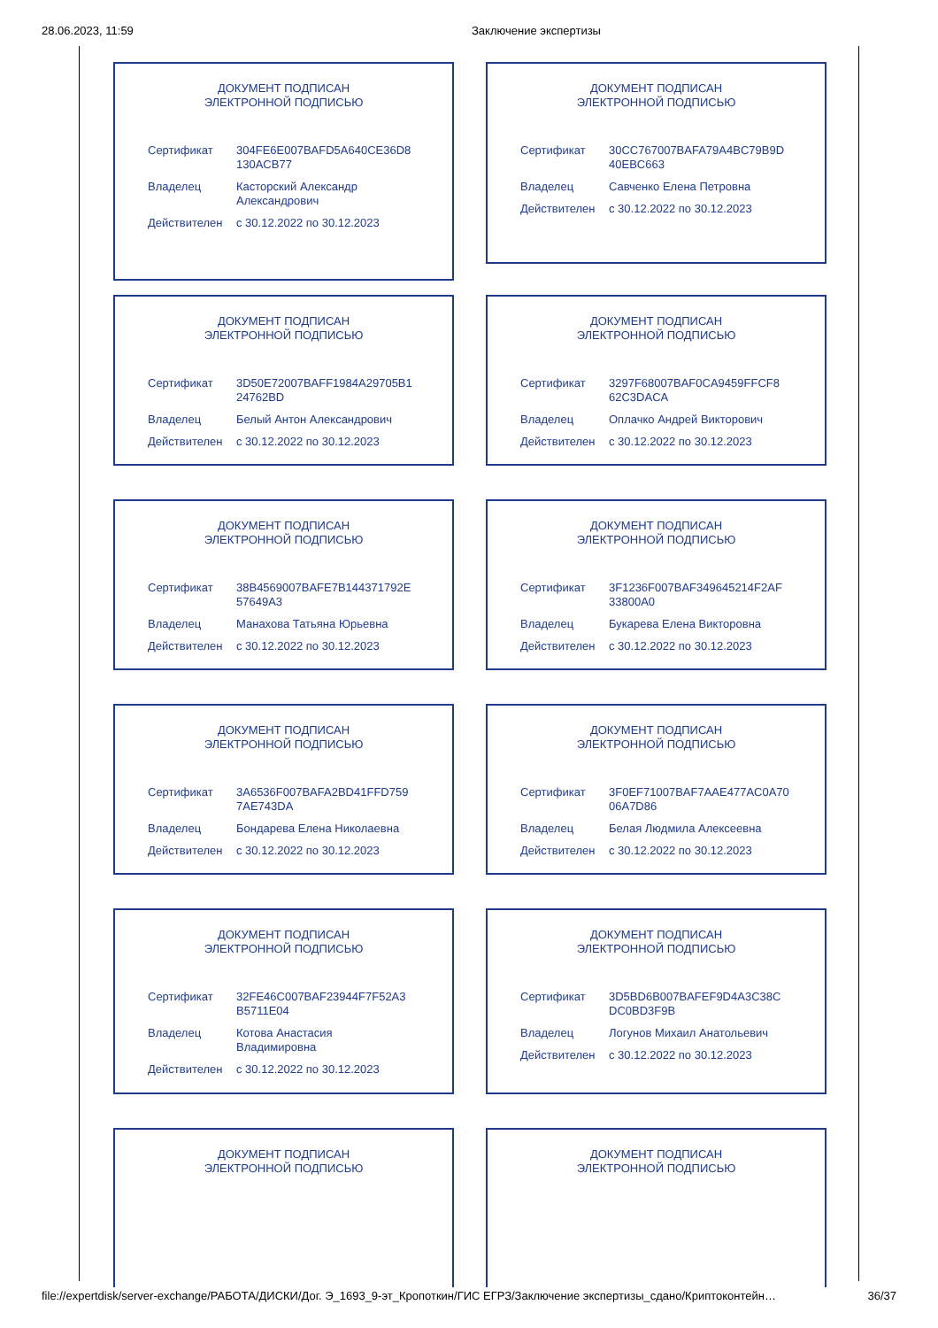28.06.2023, 11:59 Заключение экспертизы
ДОКУМЕНТ ПОДПИСАН
ЭЛЕКТРОННОЙ ПОДПИСЬЮ
| Сертификат | 304FE6E007BAFD5A640CE36D8 130ACB77 |
| Владелец | Касторский Александр Александрович |
| Действителен | с 30.12.2022 по 30.12.2023 |
ДОКУМЕНТ ПОДПИСАН
ЭЛЕКТРОННОЙ ПОДПИСЬЮ
| Сертификат | 30CC767007BAFA79A4BC79B9D 40EBC663 |
| Владелец | Савченко Елена Петровна |
| Действителен | с 30.12.2022 по 30.12.2023 |
ДОКУМЕНТ ПОДПИСАН
ЭЛЕКТРОННОЙ ПОДПИСЬЮ
| Сертификат | 3D50E72007BAFF1984A29705B1 24762BD |
| Владелец | Белый Антон Александрович |
| Действителен | с 30.12.2022 по 30.12.2023 |
ДОКУМЕНТ ПОДПИСАН
ЭЛЕКТРОННОЙ ПОДПИСЬЮ
| Сертификат | 3297F68007BAF0CA9459FFCF8 62C3DACA |
| Владелец | Оплачко Андрей Викторович |
| Действителен | с 30.12.2022 по 30.12.2023 |
ДОКУМЕНТ ПОДПИСАН
ЭЛЕКТРОННОЙ ПОДПИСЬЮ
| Сертификат | 38B4569007BAFE7B144371792E 57649A3 |
| Владелец | Манахова Татьяна Юрьевна |
| Действителен | с 30.12.2022 по 30.12.2023 |
ДОКУМЕНТ ПОДПИСАН
ЭЛЕКТРОННОЙ ПОДПИСЬЮ
| Сертификат | 3F1236F007BAF349645214F2AF 33800A0 |
| Владелец | Букарева Елена Викторовна |
| Действителен | с 30.12.2022 по 30.12.2023 |
ДОКУМЕНТ ПОДПИСАН
ЭЛЕКТРОННОЙ ПОДПИСЬЮ
| Сертификат | 3A6536F007BAFA2BD41FFD759 7AE743DA |
| Владелец | Бондарева Елена Николаевна |
| Действителен | с 30.12.2022 по 30.12.2023 |
ДОКУМЕНТ ПОДПИСАН
ЭЛЕКТРОННОЙ ПОДПИСЬЮ
| Сертификат | 3F0EF71007BAF7AAE477AC0A70 06A7D86 |
| Владелец | Белая Людмила Алексеевна |
| Действителен | с 30.12.2022 по 30.12.2023 |
ДОКУМЕНТ ПОДПИСАН
ЭЛЕКТРОННОЙ ПОДПИСЬЮ
| Сертификат | 32FE46C007BAF23944F7F52A3 B5711E04 |
| Владелец | Котова Анастасия Владимировна |
| Действителен | с 30.12.2022 по 30.12.2023 |
ДОКУМЕНТ ПОДПИСАН
ЭЛЕКТРОННОЙ ПОДПИСЬЮ
| Сертификат | 3D5BD6B007BAFEF9D4A3C38C DC0BD3F9B |
| Владелец | Логунов Михаил Анатольевич |
| Действителен | с 30.12.2022 по 30.12.2023 |
ДОКУМЕНТ ПОДПИСАН
ЭЛЕКТРОННОЙ ПОДПИСЬЮ
ДОКУМЕНТ ПОДПИСАН
ЭЛЕКТРОННОЙ ПОДПИСЬЮ
file://expertdisk/server-exchange/РАБОТА/ДИСКИ/Дог. Э_1693_9-эт_Кропоткин/ГИС ЕГРЗ/Заключение экспертизы_сдано/Криптоконтейн… 36/37